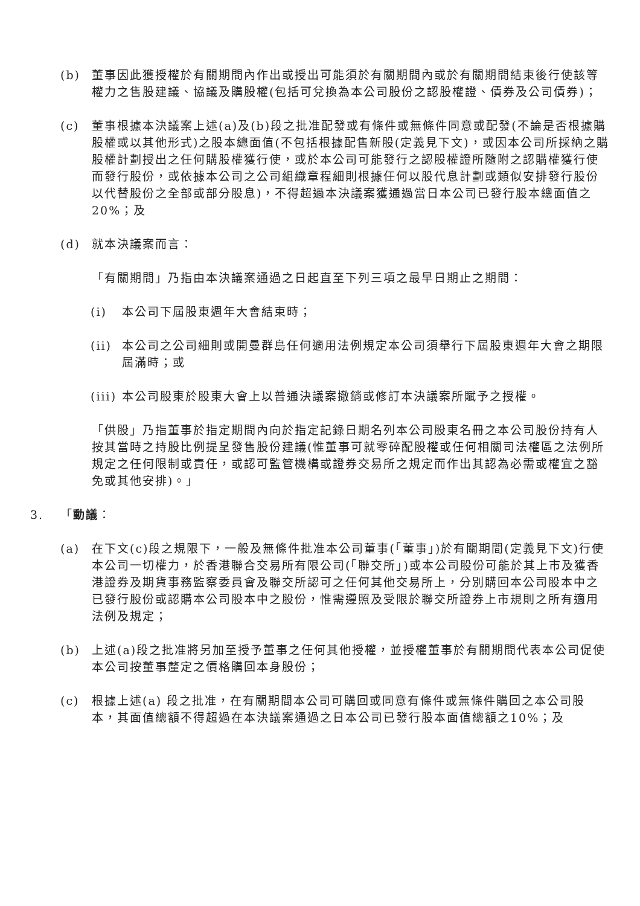(b) 董事因此獲授權於有關期間內作出或授出可能須於有關期間內或於有關期間結束後行使該等權力之售股建議、協議及購股權(包括可兌換為本公司股份之認股權證、債券及公司債券)；
(c) 董事根據本決議案上述(a)及(b)段之批准配發或有條件或無條件同意或配發(不論是否根據購股權或以其他形式)之股本總面值(不包括根據配售新股(定義見下文)，或因本公司所採納之購股權計劃授出之任何購股權獲行使，或於本公司可能發行之認股權證所隨附之認購權獲行使而發行股份，或依據本公司之公司組織章程細則根據任何以股代息計劃或類似安排發行股份以代替股份之全部或部分股息)，不得超過本決議案獲通過當日本公司已發行股本總面值之20%；及
(d) 就本決議案而言：
「有關期間」乃指由本決議案通過之日起直至下列三項之最早日期止之期間：
(i) 本公司下屆股東週年大會結束時；
(ii) 本公司之公司細則或開曼群島任何適用法例規定本公司須舉行下屆股東週年大會之期限屆滿時；或
(iii) 本公司股東於股東大會上以普通決議案撤銷或修訂本決議案所賦予之授權。
「供股」乃指董事於指定期間內向於指定記錄日期名列本公司股東名冊之本公司股份持有人按其當時之持股比例提呈發售股份建議(惟董事可就零碎配股權或任何相關司法權區之法例所規定之任何限制或責任，或認可監管機構或證券交易所之規定而作出其認為必需或權宜之豁免或其他安排)。」
3. 「動議：
(a) 在下文(c)段之規限下，一般及無條件批准本公司董事(「董事」)於有關期間(定義見下文)行使本公司一切權力，於香港聯合交易所有限公司(「聯交所」)或本公司股份可能於其上市及獲香港證券及期貨事務監察委員會及聯交所認可之任何其他交易所上，分別購回本公司股本中之已發行股份或認購本公司股本中之股份，惟需遵照及受限於聯交所證券上市規則之所有適用法例及規定；
(b) 上述(a)段之批准將另加至授予董事之任何其他授權，並授權董事於有關期間代表本公司促使本公司按董事釐定之價格購回本身股份；
(c) 根據上述(a) 段之批准，在有關期間本公司可購回或同意有條件或無條件購回之本公司股本，其面值總額不得超過在本決議案通過之日本公司已發行股本面值總額之10%；及